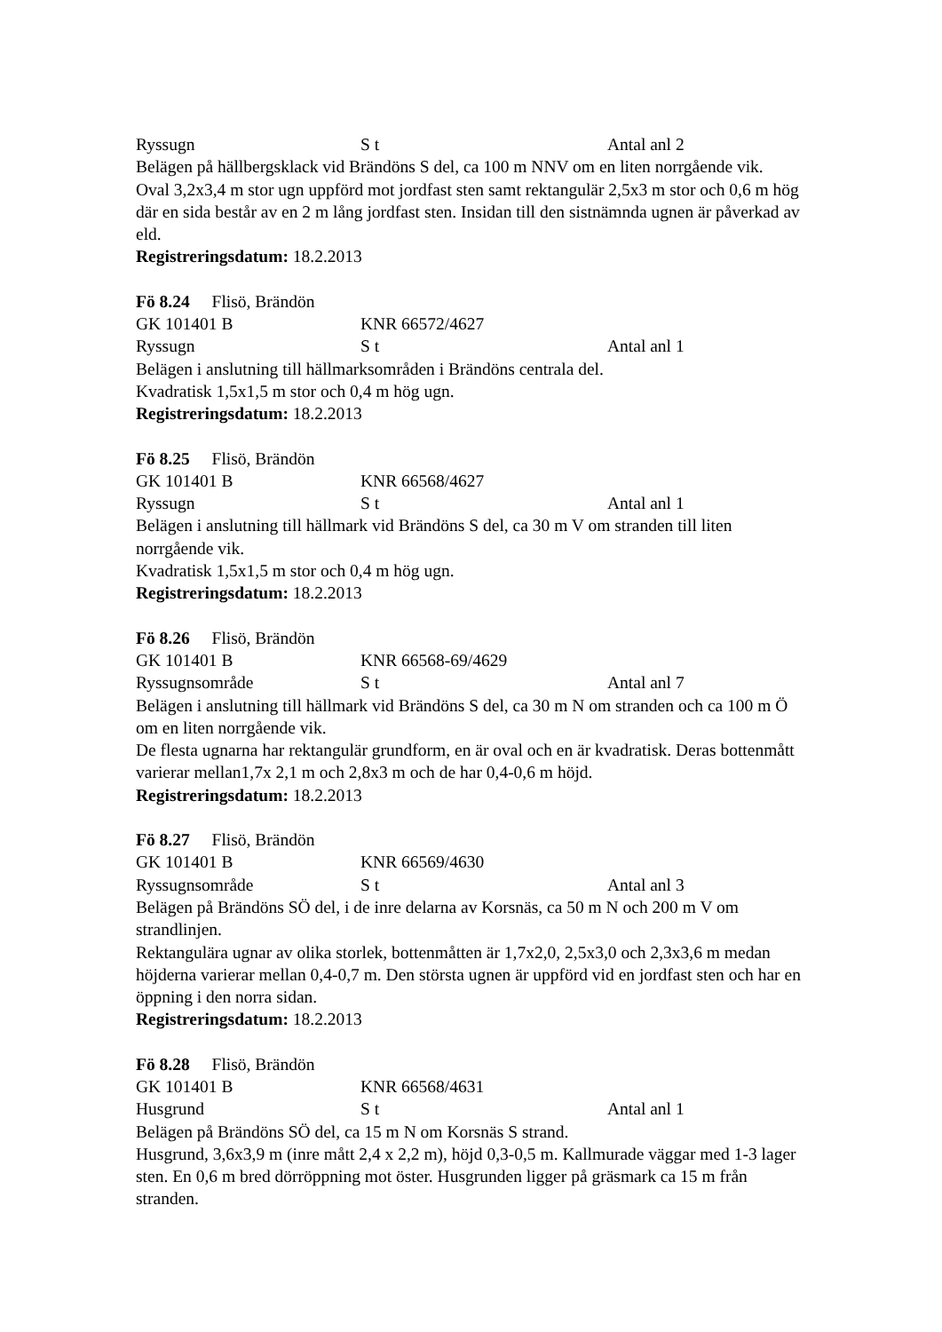Ryssugn S t Antal anl 2
Belägen på hällbergsklack vid Brändöns S del, ca 100 m NNV om en liten norrgående vik.
Oval 3,2x3,4 m stor ugn uppförd mot jordfast sten samt rektangulär 2,5x3 m stor och 0,6 m hög där en sida består av en 2 m lång jordfast sten. Insidan till den sistnämnda ugnen är påverkad av eld.
Registreringsdatum: 18.2.2013
Fö 8.24 Flisö, Brändön
GK 101401 B KNR 66572/4627
Ryssugn S t Antal anl 1
Belägen i anslutning till hällmarksområden i Brändöns centrala del.
Kvadratisk 1,5x1,5 m stor och 0,4 m hög ugn.
Registreringsdatum: 18.2.2013
Fö 8.25 Flisö, Brändön
GK 101401 B KNR 66568/4627
Ryssugn S t Antal anl 1
Belägen i anslutning till hällmark vid Brändöns S del, ca 30 m V om stranden till liten norrgående vik.
Kvadratisk 1,5x1,5 m stor och 0,4 m hög ugn.
Registreringsdatum: 18.2.2013
Fö 8.26 Flisö, Brändön
GK 101401 B KNR 66568-69/4629
Ryssugnsområde S t Antal anl 7
Belägen i anslutning till hällmark vid Brändöns S del, ca 30 m N om stranden och ca 100 m Ö om en liten norrgående vik.
De flesta ugnarna har rektangulär grundform, en är oval och en är kvadratisk. Deras bottenmått varierar mellan1,7x 2,1 m och 2,8x3 m och de har 0,4-0,6 m höjd.
Registreringsdatum: 18.2.2013
Fö 8.27 Flisö, Brändön
GK 101401 B KNR 66569/4630
Ryssugnsområde S t Antal anl 3
Belägen på Brändöns SÖ del, i de inre delarna av Korsnäs, ca 50 m N och 200 m V om strandlinjen.
Rektangulära ugnar av olika storlek, bottenmåtten är 1,7x2,0, 2,5x3,0 och 2,3x3,6 m medan höjderna varierar mellan 0,4-0,7 m. Den största ugnen är uppförd vid en jordfast sten och har en öppning i den norra sidan.
Registreringsdatum: 18.2.2013
Fö 8.28 Flisö, Brändön
GK 101401 B KNR 66568/4631
Husgrund S t Antal anl 1
Belägen på Brändöns SÖ del, ca 15 m N om Korsnäs S strand.
Husgrund, 3,6x3,9 m (inre mått 2,4 x 2,2 m), höjd 0,3-0,5 m. Kallmurade väggar med 1-3 lager sten. En 0,6 m bred dörröppning mot öster. Husgrunden ligger på gräsmark ca 15 m från stranden.